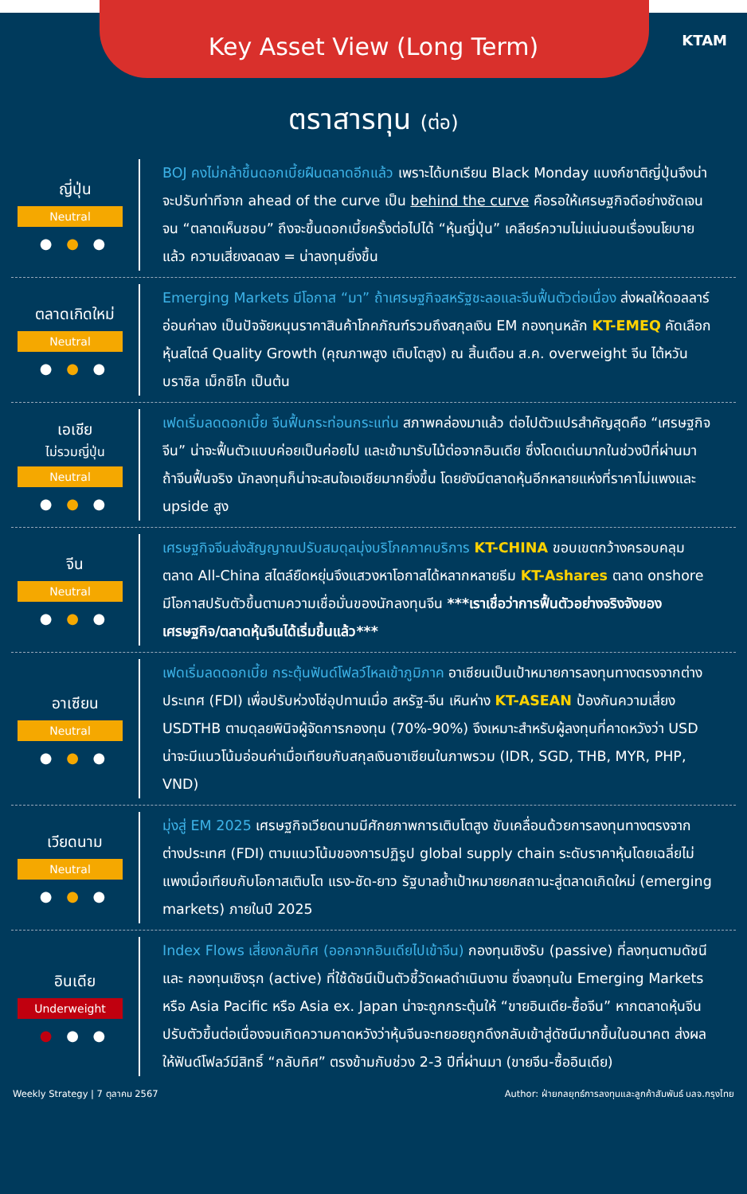Key Asset View (Long Term)
KTAM
ตราสารทุน (ต่อ)
ญี่ปุ่น
Neutral
● ● ●
BOJ คงไม่กล้าขึ้นดอกเบี้ยฝืนตลาดอีกแล้ว เพราะได้บทเรียน Black Monday แบงก์ชาติญี่ปุ่นจึงน่าจะปรับท่าทีจาก ahead of the curve เป็น behind the curve คือรอให้เศรษฐกิจดีอย่างชัดเจนจน “ตลาดเห็นชอบ” ถึงจะขึ้นดอกเบี้ยครั้งต่อไปได้ “หุ้นญี่ปุ่น” เคลียร์ความไม่แน่นอนเรื่องนโยบายแล้ว ความเสี่ยงลดลง = น่าลงทุนยิ่งขึ้น
ตลาดเกิดใหม่
Neutral
● ● ●
Emerging Markets มีโอกาส “มา” ถ้าเศรษฐกิจสหรัฐชะลอและจีนฟื้นตัวต่อเนื่อง ส่งผลให้ดอลลาร์อ่อนค่าลง เป็นปัจจัยหนุนราคาสินค้าโภคภัณฑ์รวมถึงสกุลเงิน EM กองทุนหลัก KT-EMEQ คัดเลือกหุ้นสไตล์ Quality Growth (คุณภาพสูง เติบโตสูง) ณ สิ้นเดือน ส.ค. overweight จีน ไต้หวัน บราซิล เม็กซิโก เป็นต้น
เอเชีย
ไม่รวมญี่ปุ่น
Neutral
● ● ●
เฟดเริ่มลดดอกเบี้ย จีนฟื้นกระท่อนกระแท่น สภาพคล่องมาแล้ว ต่อไปตัวแปรสำคัญสุดคือ “เศรษฐกิจจีน” น่าจะฟื้นตัวแบบค่อยเป็นค่อยไป และเข้ามารับไม้ต่อจากอินเดีย ซึ่งโดดเด่นมากในช่วงปีที่ผ่านมา ถ้าจีนฟื้นจริง นักลงทุนก็น่าจะสนใจเอเชียมากยิ่งขึ้น โดยยังมีตลาดหุ้นอีกหลายแห่งที่ราคาไม่แพงและ upside สูง
จีน
Neutral
● ● ●
เศรษฐกิจจีนส่งสัญญาณปรับสมดุลมุ่งบริโภคภาคบริการ KT-CHINA ขอบเขตกว้างครอบคลุมตลาด All-China สไตล์ยืดหยุ่นจึงแสวงหาโอกาสได้หลากหลายธีม KT-Ashares ตลาด onshore มีโอกาสปรับตัวขึ้นตามความเชื่อมั่นของนักลงทุนจีน ***เราเชื่อว่าการฟื้นตัวอย่างจริงจังของเศรษฐกิจ/ตลาดหุ้นจีนได้เริ่มขึ้นแล้ว***
อาเซียน
Neutral
● ● ●
เฟดเริ่มลดดอกเบี้ย กระตุ้นฟันด์โฟลว์ไหลเข้าภูมิภาค อาเซียนเป็นเป้าหมายการลงทุนทางตรงจากต่างประเทศ (FDI) เพื่อปรับห่วงโซ่อุปทานเมื่อ สหรัฐ-จีน เหินห่าง KT-ASEAN ป้องกันความเสี่ยง USDTHB ตามดุลยพินิจผู้จัดการกองทุน (70%-90%) จึงเหมาะสำหรับผู้ลงทุนที่คาดหวังว่า USD น่าจะมีแนวโน้มอ่อนค่าเมื่อเทียบกับสกุลเงินอาเซียนในภาพรวม (IDR, SGD, THB, MYR, PHP, VND)
เวียดนาม
Neutral
● ● ●
มุ่งสู่ EM 2025 เศรษฐกิจเวียดนามมีศักยภาพการเติบโตสูง ขับเคลื่อนด้วยการลงทุนทางตรงจากต่างประเทศ (FDI) ตามแนวโน้มของการปฏิรูป global supply chain ระดับราคาหุ้นโดยเฉลี่ยไม่แพงเมื่อเทียบกับโอกาสเติบโต แรง-ชัด-ยาว รัฐบาลย้ำเป้าหมายยกสถานะสู่ตลาดเกิดใหม่ (emerging markets) ภายในปี 2025
อินเดีย
Underweight
● ● ●
Index Flows เสี่ยงกลับทิศ (ออกจากอินเดียไปเข้าจีน) กองทุนเชิงรับ (passive) ที่ลงทุนตามดัชนี และ กองทุนเชิงรุก (active) ที่ใช้ดัชนีเป็นตัวชี้วัดผลดำเนินงาน ซึ่งลงทุนใน Emerging Markets หรือ Asia Pacific หรือ Asia ex. Japan น่าจะถูกกระตุ้นให้ “ขายอินเดีย-ซื้อจีน” หากตลาดหุ้นจีนปรับตัวขึ้นต่อเนื่องจนเกิดความคาดหวังว่าหุ้นจีนจะทยอยถูกดึงกลับเข้าสู่ดัชนีมากขึ้นในอนาคต ส่งผลให้ฟันด์โฟลว์มีสิทธิ์ “กลับทิศ” ตรงข้ามกับช่วง 2-3 ปีที่ผ่านมา (ขายจีน-ซื้ออินเดีย)
Weekly Strategy | 7 ตุลาคม 2567 Author: ฝ่ายกลยุทธ์การลงทุนและลูกค้าสัมพันธ์ บลจ.กรุงไทย